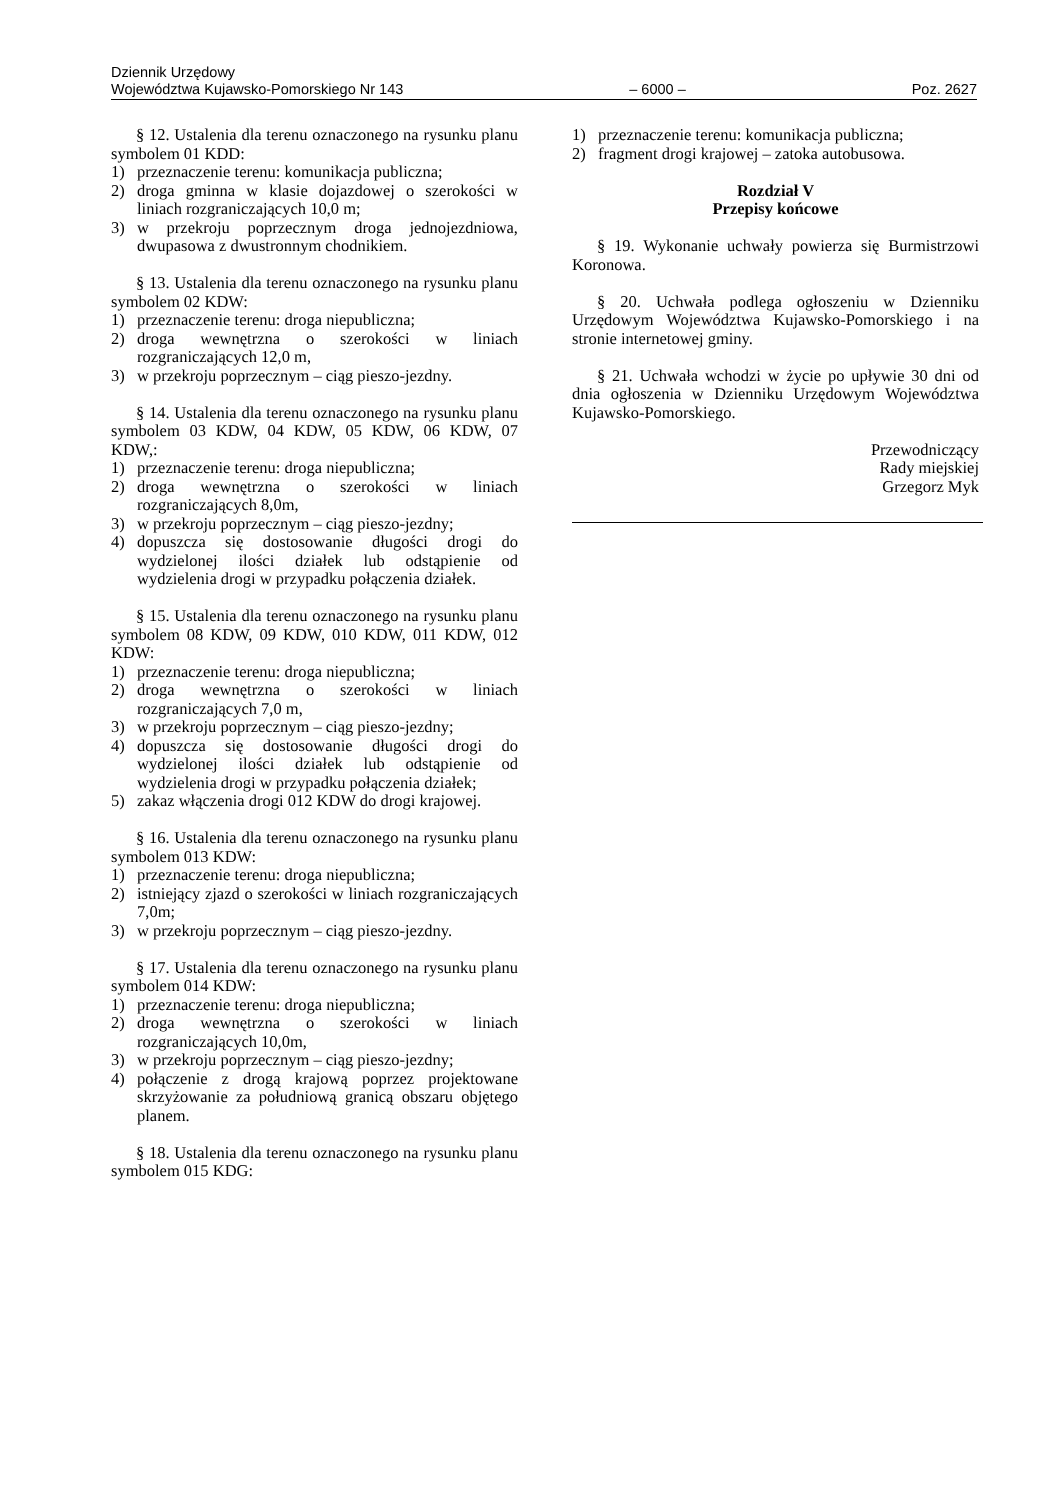Dziennik Urzędowy
Województwa Kujawsko-Pomorskiego Nr 143 – 6000 – Poz. 2627
§ 12. Ustalenia dla terenu oznaczonego na rysunku planu symbolem 01 KDD:
1) przeznaczenie terenu: komunikacja publiczna;
2) droga gminna w klasie dojazdowej o szerokości w liniach rozgraniczających 10,0 m;
3) w przekroju poprzecznym droga jednojezdniowa, dwupasowa z dwustronnym chodnikiem.
§ 13. Ustalenia dla terenu oznaczonego na rysunku planu symbolem 02 KDW:
1) przeznaczenie terenu: droga niepubliczna;
2) droga wewnętrzna o szerokości w liniach rozgraniczających 12,0 m,
3) w przekroju poprzecznym – ciąg pieszo-jezdny.
§ 14. Ustalenia dla terenu oznaczonego na rysunku planu symbolem 03 KDW, 04 KDW, 05 KDW, 06 KDW, 07 KDW,:
1) przeznaczenie terenu: droga niepubliczna;
2) droga wewnętrzna o szerokości w liniach rozgraniczających 8,0m,
3) w przekroju poprzecznym – ciąg pieszo-jezdny;
4) dopuszcza się dostosowanie długości drogi do wydzielonej ilości działek lub odstąpienie od wydzielenia drogi w przypadku połączenia działek.
§ 15. Ustalenia dla terenu oznaczonego na rysunku planu symbolem 08 KDW, 09 KDW, 010 KDW, 011 KDW, 012 KDW:
1) przeznaczenie terenu: droga niepubliczna;
2) droga wewnętrzna o szerokości w liniach rozgraniczających 7,0 m,
3) w przekroju poprzecznym – ciąg pieszo-jezdny;
4) dopuszcza się dostosowanie długości drogi do wydzielonej ilości działek lub odstąpienie od wydzielenia drogi w przypadku połączenia działek;
5) zakaz włączenia drogi 012 KDW do drogi krajowej.
§ 16. Ustalenia dla terenu oznaczonego na rysunku planu symbolem 013 KDW:
1) przeznaczenie terenu: droga niepubliczna;
2) istniejący zjazd o szerokości w liniach rozgraniczających 7,0m;
3) w przekroju poprzecznym – ciąg pieszo-jezdny.
§ 17. Ustalenia dla terenu oznaczonego na rysunku planu symbolem 014 KDW:
1) przeznaczenie terenu: droga niepubliczna;
2) droga wewnętrzna o szerokości w liniach rozgraniczających 10,0m,
3) w przekroju poprzecznym – ciąg pieszo-jezdny;
4) połączenie z drogą krajową poprzez projektowane skrzyżowanie za południową granicą obszaru objętego planem.
§ 18. Ustalenia dla terenu oznaczonego na rysunku planu symbolem 015 KDG:
1) przeznaczenie terenu: komunikacja publiczna;
2) fragment drogi krajowej – zatoka autobusowa.
Rozdział V
Przepisy końcowe
§ 19. Wykonanie uchwały powierza się Burmistrzowi Koronowa.
§ 20. Uchwała podlega ogłoszeniu w Dzienniku Urzędowym Województwa Kujawsko-Pomorskiego i na stronie internetowej gminy.
§ 21. Uchwała wchodzi w życie po upływie 30 dni od dnia ogłoszenia w Dzienniku Urzędowym Województwa Kujawsko-Pomorskiego.
Przewodniczący
Rady miejskiej
Grzegorz Myk